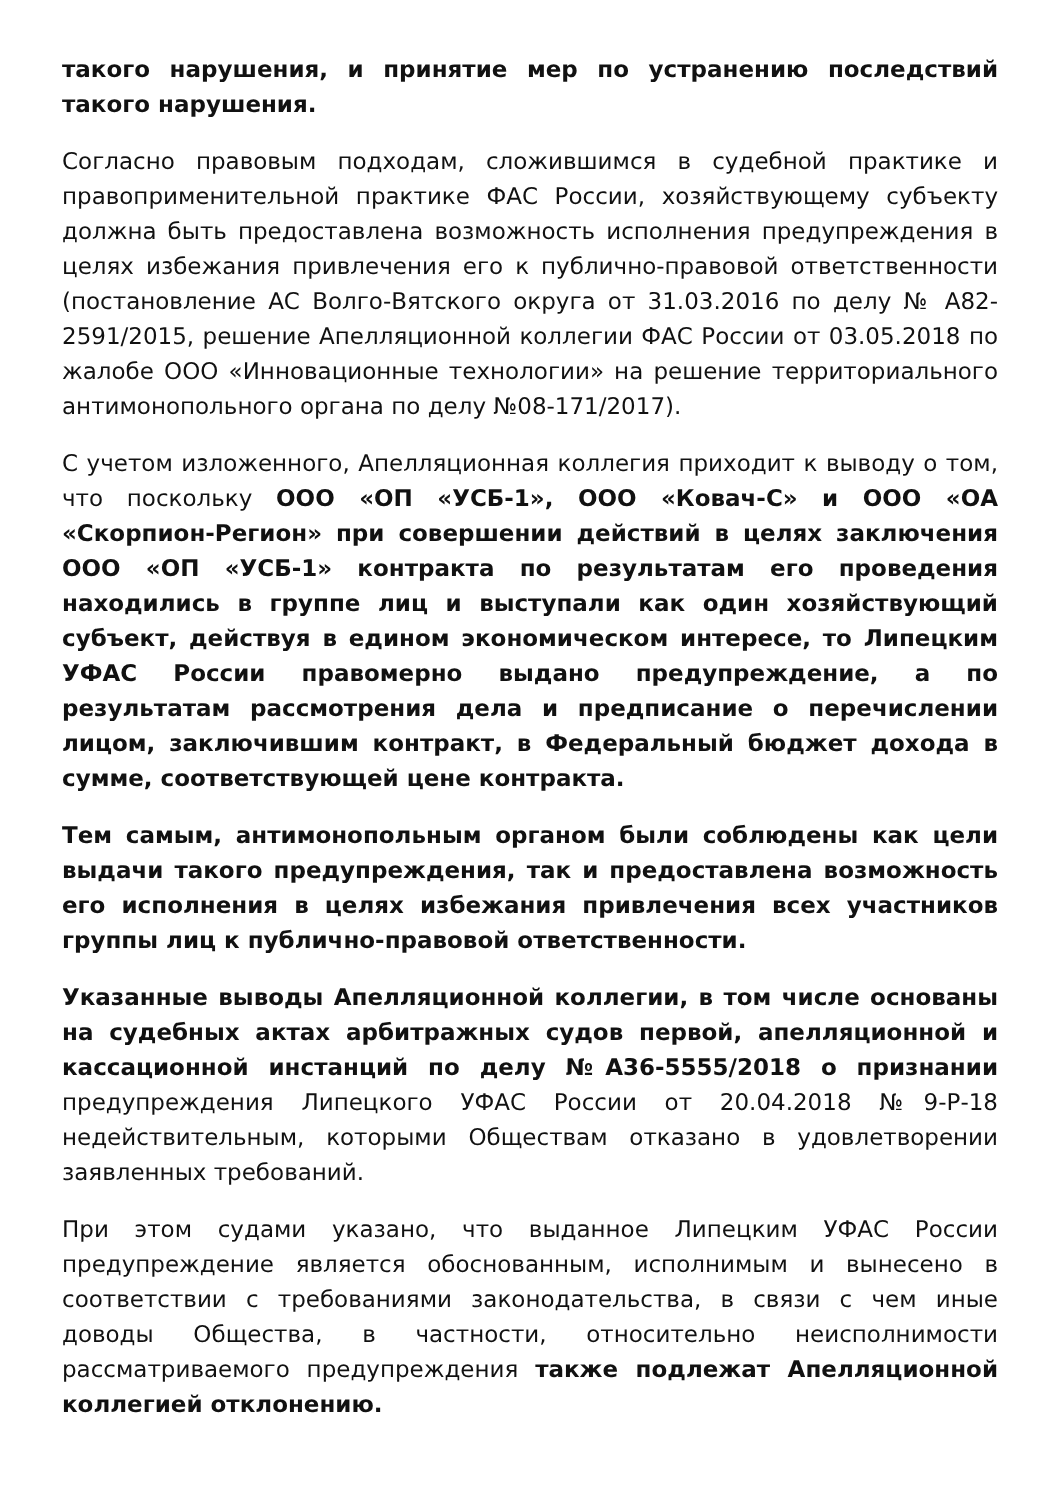такого нарушения, и принятие мер по устранению последствий такого нарушения.
Согласно правовым подходам, сложившимся в судебной практике и правоприменительной практике ФАС России, хозяйствующему субъекту должна быть предоставлена возможность исполнения предупреждения в целях избежания привлечения его к публично-правовой ответственности (постановление АС Волго-Вятского округа от 31.03.2016 по делу № А82-2591/2015, решение Апелляционной коллегии ФАС России от 03.05.2018 по жалобе ООО «Инновационные технологии» на решение территориального антимонопольного органа по делу №08-171/2017).
С учетом изложенного, Апелляционная коллегия приходит к выводу о том, что поскольку ООО «ОП «УСБ-1», ООО «Ковач-С» и ООО «ОА «Скорпион-Регион» при совершении действий в целях заключения ООО «ОП «УСБ-1» контракта по результатам его проведения находились в группе лиц и выступали как один хозяйствующий субъект, действуя в едином экономическом интересе, то Липецким УФАС России правомерно выдано предупреждение, а по результатам рассмотрения дела и предписание о перечислении лицом, заключившим контракт, в Федеральный бюджет дохода в сумме, соответствующей цене контракта.
Тем самым, антимонопольным органом были соблюдены как цели выдачи такого предупреждения, так и предоставлена возможность его исполнения в целях избежания привлечения всех участников группы лиц к публично-правовой ответственности.
Указанные выводы Апелляционной коллегии, в том числе основаны на судебных актах арбитражных судов первой, апелляционной и кассационной инстанций по делу №А36-5555/2018 о признании предупреждения Липецкого УФАС России от 20.04.2018 №9-Р-18 недействительным, которыми Обществам отказано в удовлетворении заявленных требований.
При этом судами указано, что выданное Липецким УФАС России предупреждение является обоснованным, исполнимым и вынесено в соответствии с требованиями законодательства, в связи с чем иные доводы Общества, в частности, относительно неисполнимости рассматриваемого предупреждения также подлежат Апелляционной коллегией отклонению.